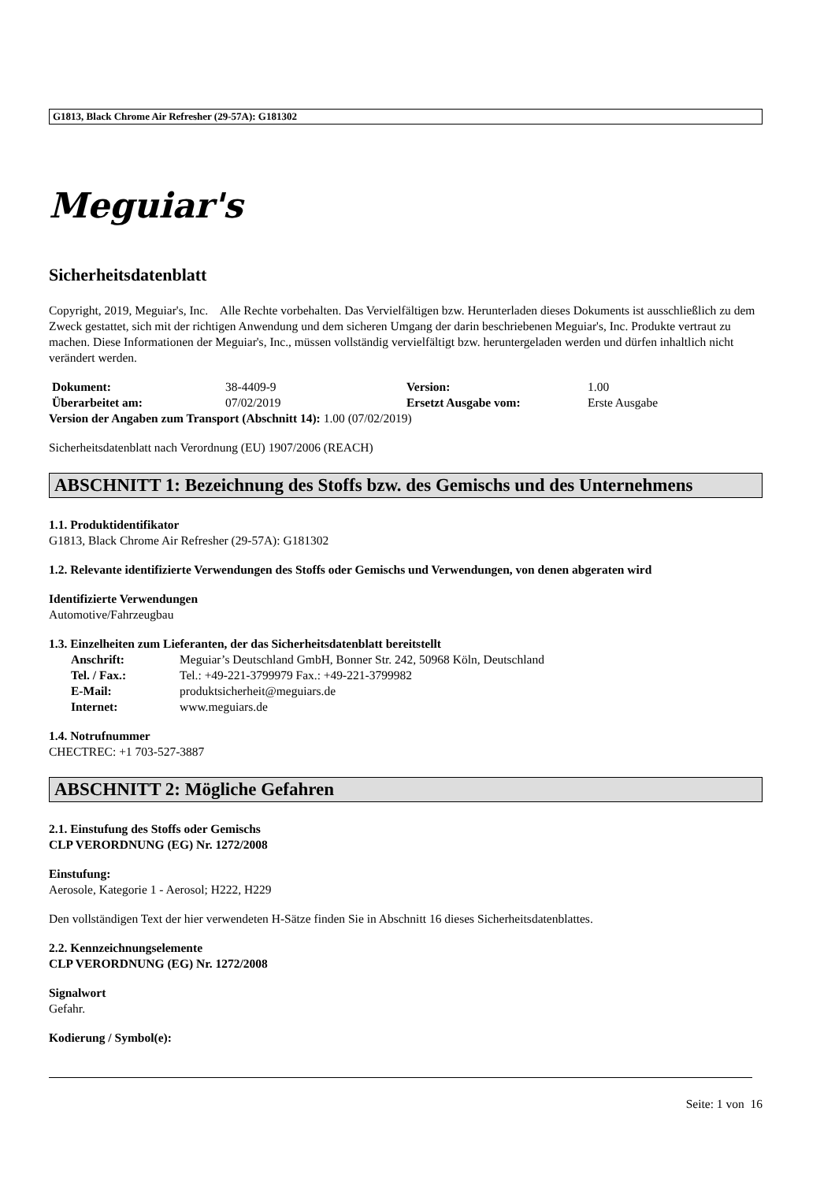G1813, Black Chrome Air Refresher (29-57A): G181302
Meguiar's
Sicherheitsdatenblatt
Copyright, 2019, Meguiar's, Inc. Alle Rechte vorbehalten. Das Vervielfältigen bzw. Herunterladen dieses Dokuments ist ausschließlich zu dem Zweck gestattet, sich mit der richtigen Anwendung und dem sicheren Umgang der darin beschriebenen Meguiar's, Inc. Produkte vertraut zu machen. Diese Informationen der Meguiar's, Inc., müssen vollständig vervielfältigt bzw. heruntergeladen werden und dürfen inhaltlich nicht verändert werden.
| Dokument: | 38-4409-9 | Version: | 1.00 |
| Überarbeitet am: | 07/02/2019 | Ersetzt Ausgabe vom: | Erste Ausgabe |
Version der Angaben zum Transport (Abschnitt 14): 1.00 (07/02/2019)
Sicherheitsdatenblatt nach Verordnung (EU) 1907/2006 (REACH)
ABSCHNITT 1: Bezeichnung des Stoffs bzw. des Gemischs und des Unternehmens
1.1. Produktidentifikator
G1813, Black Chrome Air Refresher (29-57A): G181302
1.2. Relevante identifizierte Verwendungen des Stoffs oder Gemischs und Verwendungen, von denen abgeraten wird
Identifizierte Verwendungen
Automotive/Fahrzeugbau
1.3. Einzelheiten zum Lieferanten, der das Sicherheitsdatenblatt bereitstellt
| Anschrift: | Meguiar’s Deutschland GmbH, Bonner Str. 242, 50968 Köln, Deutschland |
| Tel. / Fax.: | Tel.: +49-221-3799979 Fax.: +49-221-3799982 |
| E-Mail: | produktsicherheit@meguiars.de |
| Internet: | www.meguiars.de |
1.4. Notrufnummer
CHECTREC: +1 703-527-3887
ABSCHNITT 2: Mögliche Gefahren
2.1. Einstufung des Stoffs oder Gemischs
CLP VERORDNUNG (EG) Nr. 1272/2008
Einstufung:
Aerosole, Kategorie 1 - Aerosol; H222, H229
Den vollständigen Text der hier verwendeten H-Sätze finden Sie in Abschnitt 16 dieses Sicherheitsdatenblattes.
2.2. Kennzeichnungselemente
CLP VERORDNUNG (EG) Nr. 1272/2008
Signalwort
Gefahr.
Kodierung / Symbol(e):
Seite: 1 von 16